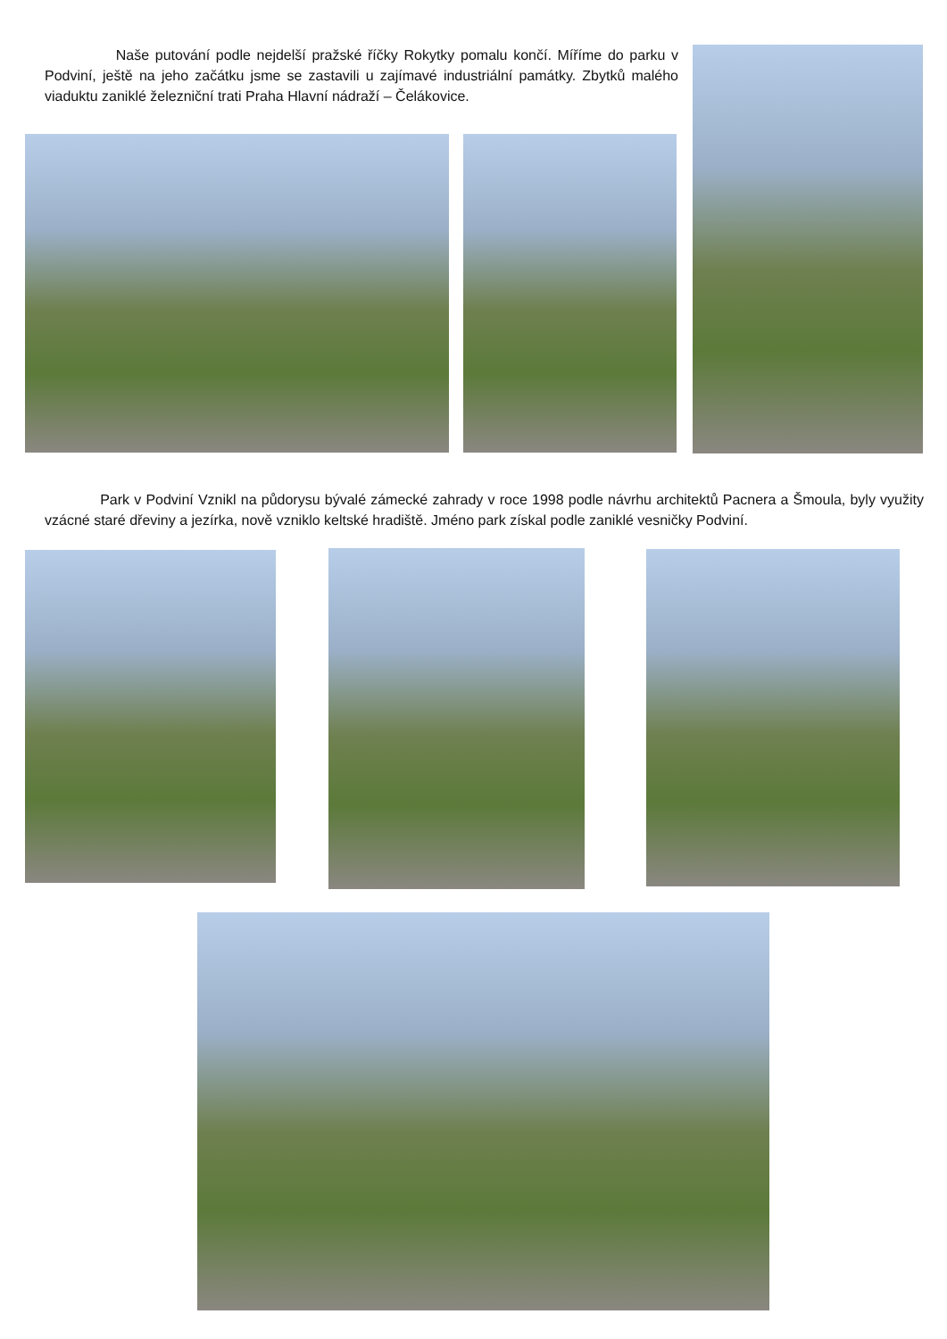Naše putování podle nejdelší pražské říčky Rokytky pomalu končí. Míříme do parku v Podviní, ještě na jeho začátku jsme se zastavili u zajímavé industriální památky. Zbytků malého viaduktu zaniklé železniční trati Praha Hlavní nádraží – Čelákovice.
Park v Podviní Vznikl na půdorysu bývalé zámecké zahrady v roce 1998 podle návrhu architektů Pacnera a Šmoula, byly využity vzácné staré dřeviny a jezírka, nově vzniklo keltské hradiště. Jméno park získal podle zaniklé vesničky Podviní.